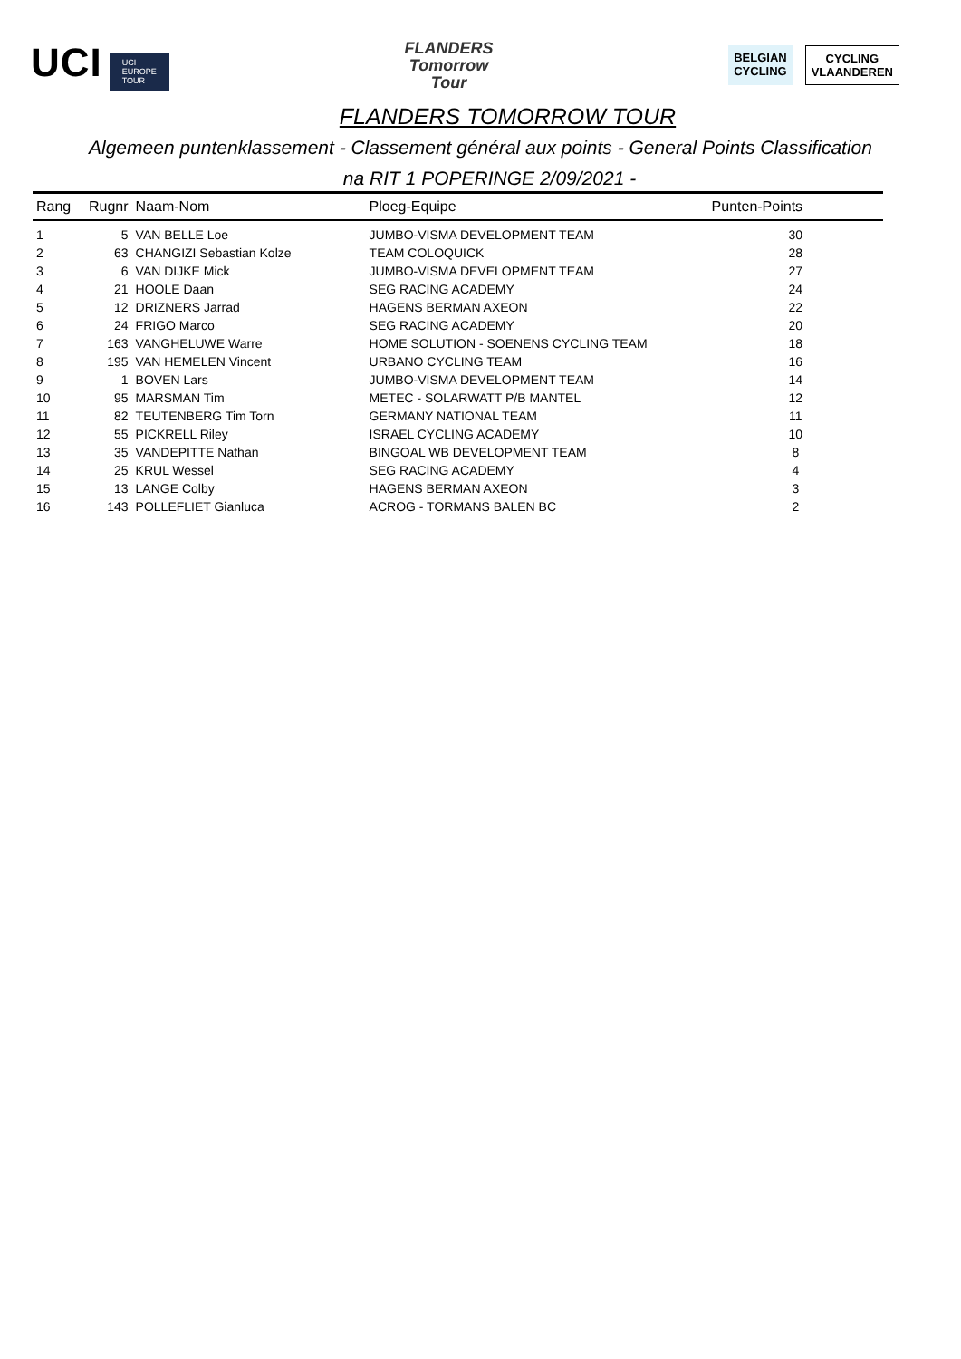UCI UCI
EUROPE
TOUR
FLANDERS
Tomorrow
Tour
BELGIAN
CYCLING
CYCLING
VLAANDEREN
FLANDERS TOMORROW TOUR
Algemeen puntenklassement - Classement général aux points - General Points Classification
na RIT 1 POPERINGE 2/09/2021 -
| Rang | Rugnr | Naam-Nom | Ploeg-Equipe | Punten-Points |
| --- | --- | --- | --- | --- |
| 1 | 5 | VAN BELLE Loe | JUMBO-VISMA DEVELOPMENT TEAM | 30 |
| 2 | 63 | CHANGIZI Sebastian Kolze | TEAM COLOQUICK | 28 |
| 3 | 6 | VAN DIJKE Mick | JUMBO-VISMA DEVELOPMENT TEAM | 27 |
| 4 | 21 | HOOLE Daan | SEG RACING ACADEMY | 24 |
| 5 | 12 | DRIZNERS Jarrad | HAGENS BERMAN AXEON | 22 |
| 6 | 24 | FRIGO Marco | SEG RACING ACADEMY | 20 |
| 7 | 163 | VANGHELUWE Warre | HOME SOLUTION - SOENENS CYCLING TEAM | 18 |
| 8 | 195 | VAN HEMELEN Vincent | URBANO CYCLING TEAM | 16 |
| 9 | 1 | BOVEN Lars | JUMBO-VISMA DEVELOPMENT TEAM | 14 |
| 10 | 95 | MARSMAN Tim | METEC - SOLARWATT P/B MANTEL | 12 |
| 11 | 82 | TEUTENBERG Tim Torn | GERMANY NATIONAL TEAM | 11 |
| 12 | 55 | PICKRELL Riley | ISRAEL CYCLING ACADEMY | 10 |
| 13 | 35 | VANDEPITTE Nathan | BINGOAL WB DEVELOPMENT TEAM | 8 |
| 14 | 25 | KRUL Wessel | SEG RACING ACADEMY | 4 |
| 15 | 13 | LANGE Colby | HAGENS BERMAN AXEON | 3 |
| 16 | 143 | POLLEFLIET Gianluca | ACROG - TORMANS BALEN BC | 2 |